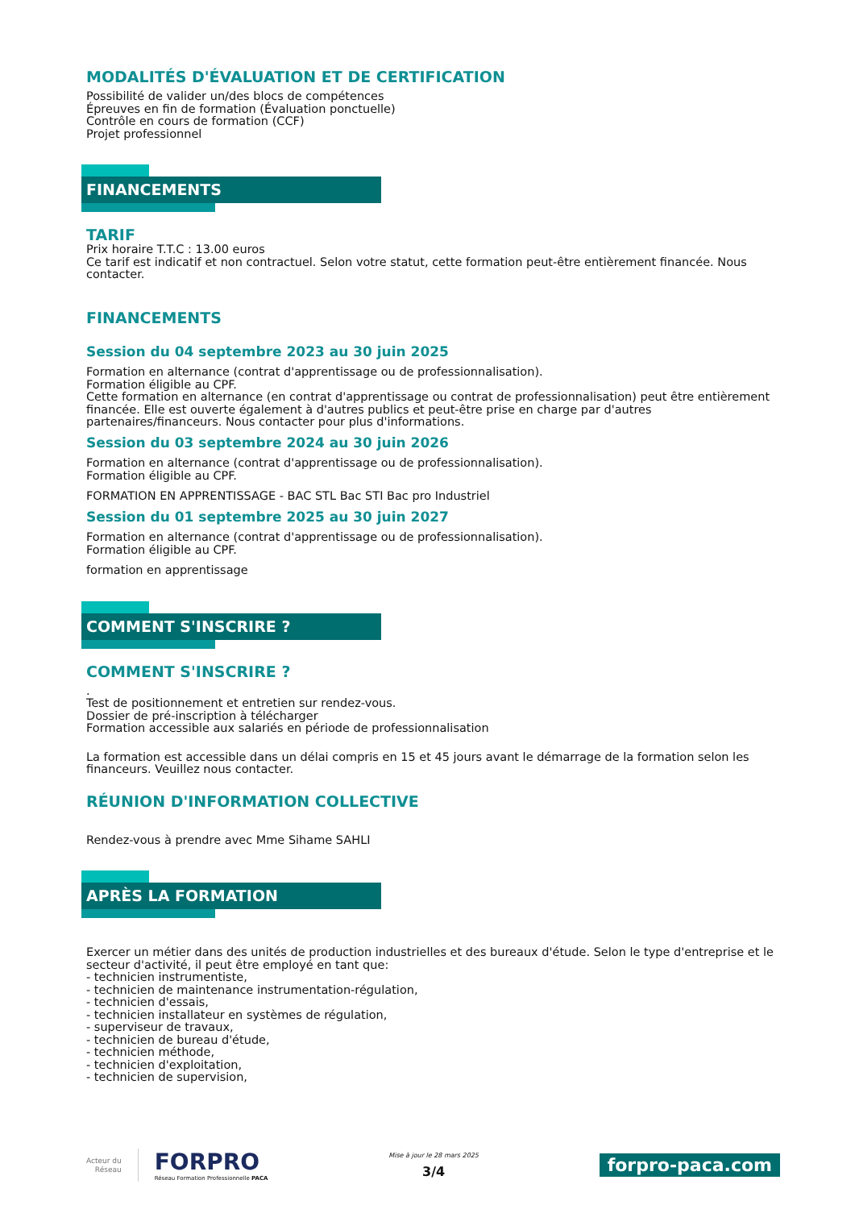MODALITÉS D'ÉVALUATION ET DE CERTIFICATION
Possibilité de valider un/des blocs de compétences
Épreuves en fin de formation (Évaluation ponctuelle)
Contrôle en cours de formation (CCF)
Projet professionnel
FINANCEMENTS
TARIF
Prix horaire T.T.C : 13.00 euros
Ce tarif est indicatif et non contractuel. Selon votre statut, cette formation peut-être entièrement financée. Nous contacter.
FINANCEMENTS
Session du 04 septembre 2023 au 30 juin 2025
Formation en alternance (contrat d'apprentissage ou de professionnalisation).
Formation éligible au CPF.
Cette formation en alternance (en contrat d'apprentissage ou contrat de professionnalisation) peut être entièrement financée. Elle est ouverte également à d'autres publics et peut-être prise en charge par d'autres partenaires/financeurs. Nous contacter pour plus d'informations.
Session du 03 septembre 2024 au 30 juin 2026
Formation en alternance (contrat d'apprentissage ou de professionnalisation).
Formation éligible au CPF.
FORMATION EN APPRENTISSAGE - BAC STL Bac STI Bac pro Industriel
Session du 01 septembre 2025 au 30 juin 2027
Formation en alternance (contrat d'apprentissage ou de professionnalisation).
Formation éligible au CPF.
formation en apprentissage
COMMENT S'INSCRIRE ?
COMMENT S'INSCRIRE ?
.
Test de positionnement et entretien sur rendez-vous.
Dossier de pré-inscription à télécharger
Formation accessible aux salariés en période de professionnalisation
La formation est accessible dans un délai compris en 15 et 45 jours avant le démarrage de la formation selon les financeurs. Veuillez nous contacter.
RÉUNION D'INFORMATION COLLECTIVE
Rendez-vous à prendre avec Mme Sihame SAHLI
APRÈS LA FORMATION
Exercer un métier dans des unités de production industrielles et des bureaux d'étude. Selon le type d'entreprise et le secteur d'activité, il peut être employé en tant que:
- technicien instrumentiste,
- technicien de maintenance instrumentation-régulation,
- technicien d'essais,
- technicien installateur en systèmes de régulation,
- superviseur de travaux,
- technicien de bureau d'étude,
- technicien méthode,
- technicien d'exploitation,
- technicien de supervision,
Acteur du
Réseau
FORPRO
Réseau Formation Professionnelle PACA
Mise à jour le 28 mars 2025
3/4
forpro-paca.com